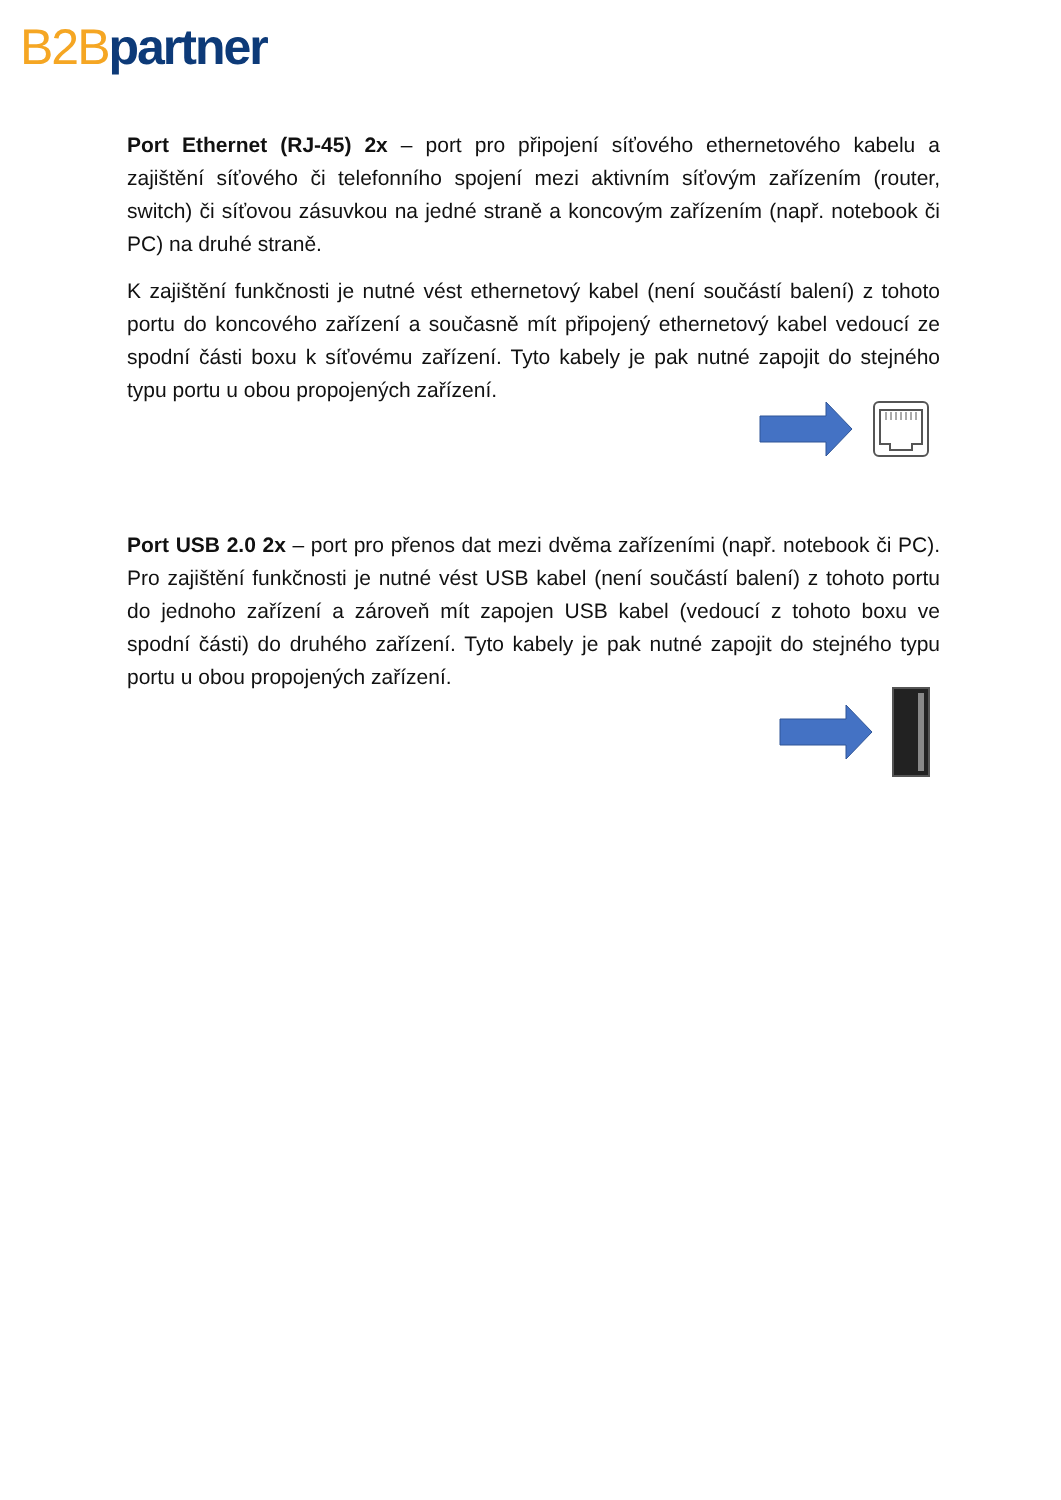B2B partner
Port Ethernet (RJ-45) 2x – port pro připojení síťového ethernetového kabelu a zajištění síťového či telefonního spojení mezi aktivním síťovým zařízením (router, switch) či síťovou zásuvkou na jedné straně a koncovým zařízením (např. notebook či PC) na druhé straně.
K zajištění funkčnosti je nutné vést ethernetový kabel (není součástí balení) z tohoto portu do koncového zařízení a současně mít připojený ethernetový kabel vedoucí ze spodní části boxu k síťovému zařízení. Tyto kabely je pak nutné zapojit do stejného typu portu u obou propojených zařízení.
Port USB 2.0 2x – port pro přenos dat mezi dvěma zařízeními (např. notebook či PC). Pro zajištění funkčnosti je nutné vést USB kabel (není součástí balení) z tohoto portu do jednoho zařízení a zároveň mít zapojen USB kabel (vedoucí z tohoto boxu ve spodní části) do druhého zařízení. Tyto kabely je pak nutné zapojit do stejného typu portu u obou propojených zařízení.